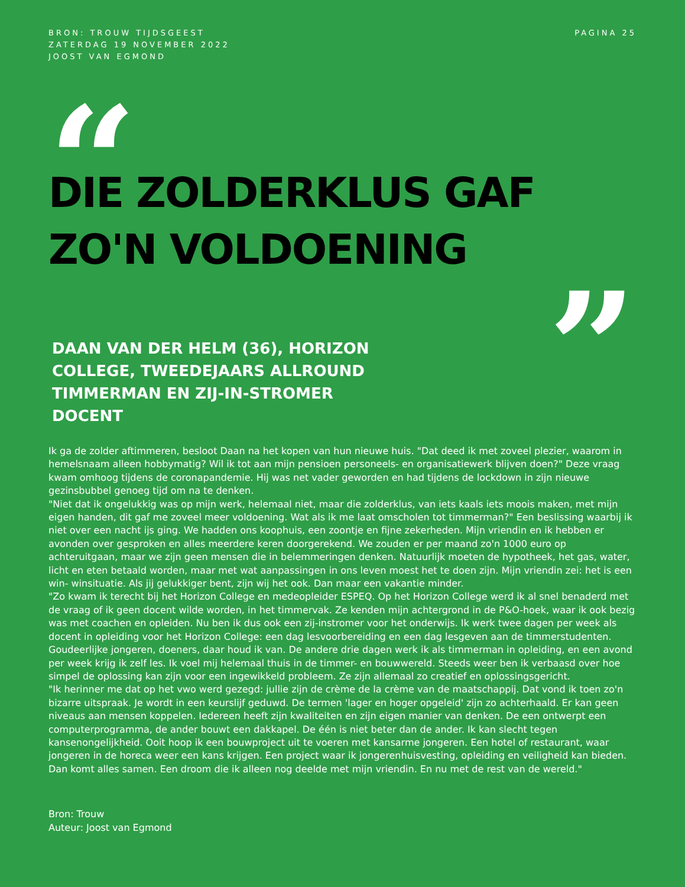BRON: TROUW TIJDSGEEST
ZATERDAG 19 NOVEMBER 2022
JOOST VAN EGMOND
PAGINA 25
“
DIE ZOLDERKLUS GAF
ZO'N VOLDOENING
”
DAAN VAN DER HELM (36), HORIZON COLLEGE, TWEEDEJAARS ALLROUND TIMMERMAN EN ZIJ-IN-STROMER DOCENT
Ik ga de zolder aftimmeren, besloot Daan na het kopen van hun nieuwe huis. "Dat deed ik met zoveel plezier, waarom in hemelsnaam alleen hobbymatig? Wil ik tot aan mijn pensioen personeels- en organisatiewerk blijven doen?" Deze vraag kwam omhoog tijdens de coronapandemie. Hij was net vader geworden en had tijdens de lockdown in zijn nieuwe gezinsbubbel genoeg tijd om na te denken.
"Niet dat ik ongelukkig was op mijn werk, helemaal niet, maar die zolderklus, van iets kaals iets moois maken, met mijn eigen handen, dit gaf me zoveel meer voldoening. Wat als ik me laat omscholen tot timmerman?" Een beslissing waarbij ik niet over een nacht ijs ging. We hadden ons koophuis, een zoontje en fijne zekerheden. Mijn vriendin en ik hebben er avonden over gesproken en alles meerdere keren doorgerekend. We zouden er per maand zo'n 1000 euro op achteruitgaan, maar we zijn geen mensen die in belemmeringen denken. Natuurlijk moeten de hypotheek, het gas, water, licht en eten betaald worden, maar met wat aanpassingen in ons leven moest het te doen zijn. Mijn vriendin zei: het is een win- winsituatie. Als jij gelukkiger bent, zijn wij het ook. Dan maar een vakantie minder.
"Zo kwam ik terecht bij het Horizon College en medeopleider ESPEQ. Op het Horizon College werd ik al snel benaderd met de vraag of ik geen docent wilde worden, in het timmervak. Ze kenden mijn achtergrond in de P&O-hoek, waar ik ook bezig was met coachen en opleiden. Nu ben ik dus ook een zij-instromer voor het onderwijs. Ik werk twee dagen per week als docent in opleiding voor het Horizon College: een dag lesvoorbereiding en een dag lesgeven aan de timmerstudenten. Goudeerlijke jongeren, doeners, daar houd ik van. De andere drie dagen werk ik als timmerman in opleiding, en een avond per week krijg ik zelf les. Ik voel mij helemaal thuis in de timmer- en bouwwereld. Steeds weer ben ik verbaasd over hoe simpel de oplossing kan zijn voor een ingewikkeld probleem. Ze zijn allemaal zo creatief en oplossingsgericht.
"Ik herinner me dat op het vwo werd gezegd: jullie zijn de crème de la crème van de maatschappij. Dat vond ik toen zo'n bizarre uitspraak. Je wordt in een keurslijf geduwd. De termen 'lager en hoger opgeleid' zijn zo achterhaald. Er kan geen niveaus aan mensen koppelen. Iedereen heeft zijn kwaliteiten en zijn eigen manier van denken. De een ontwerpt een computerprogramma, de ander bouwt een dakkapel. De één is niet beter dan de ander. Ik kan slecht tegen kansenongelijkheid. Ooit hoop ik een bouwproject uit te voeren met kansarme jongeren. Een hotel of restaurant, waar jongeren in de horeca weer een kans krijgen. Een project waar ik jongerenhuisvesting, opleiding en veiligheid kan bieden. Dan komt alles samen. Een droom die ik alleen nog deelde met mijn vriendin. En nu met de rest van de wereld."
Bron: Trouw
Auteur: Joost van Egmond